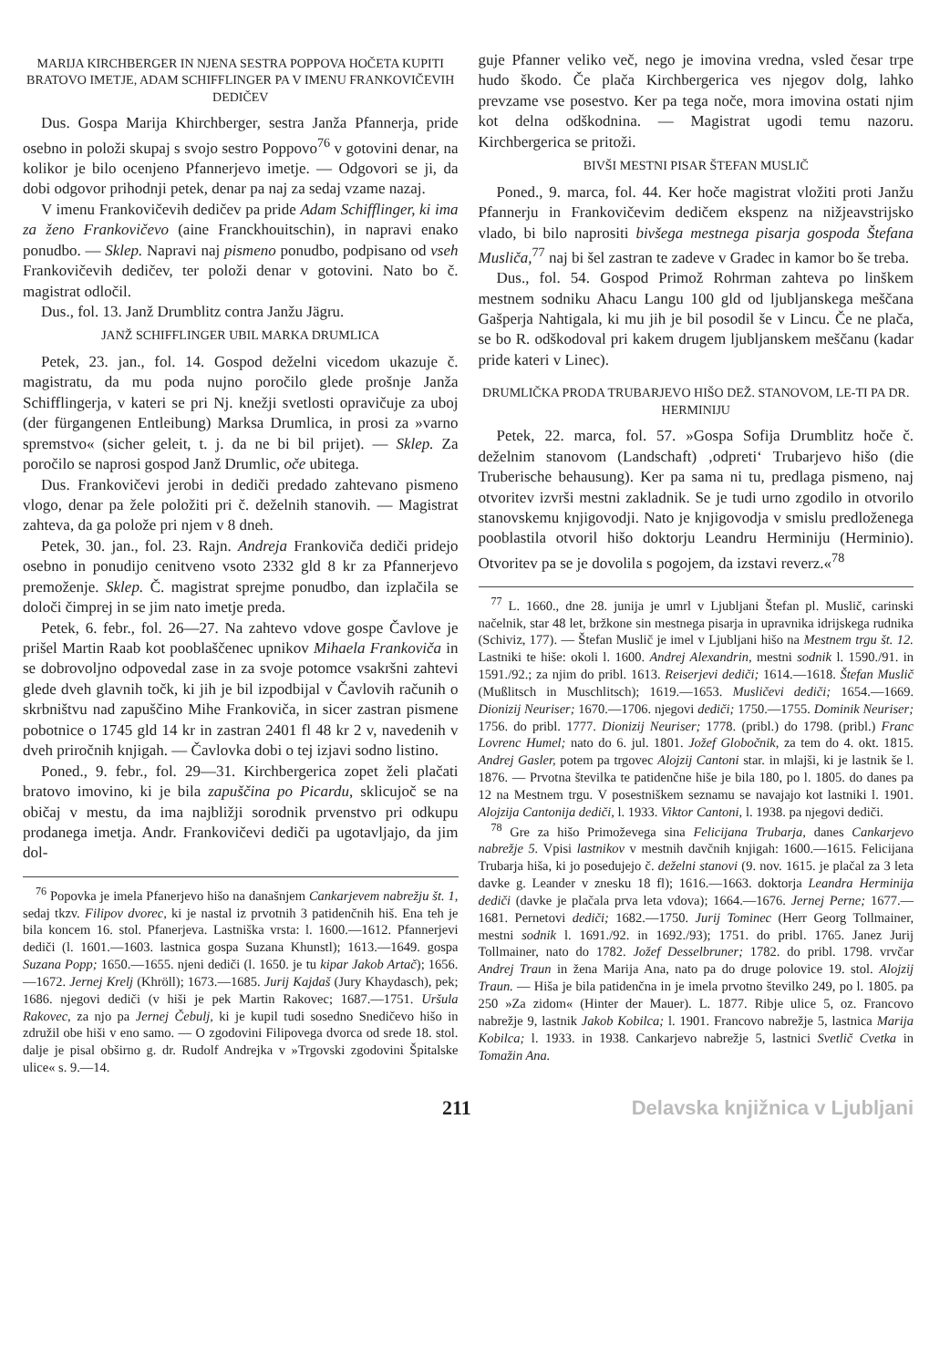MARIJA KIRCHBERGER IN NJENA SESTRA POPPOVA HOČETA KUPITI BRATOVO IMETJE, ADAM SCHIFFLINGER PA V IMENU FRANKOVIČEVIH DEDIČEV
Dus. Gospa Marija Khirchberger, sestra Janža Pfannerja, pride osebno in položi skupaj s svojo sestro Poppovo<sup>76</sup> v gotovini denar, na kolikor je bilo ocenjeno Pfannerjevo imetje. — Odgovori se ji, da dobi odgovor prihodnji petek, denar pa naj za sedaj vzame nazaj.
V imenu Frankovičevih dedičev pa pride Adam Schifflinger, ki ima za ženo Frankovičevo (aine Franckhouitschin), in napravi enako ponudbo. — Sklep. Napravi naj pismeno ponudbo, podpisano od vseh Frankovičevih dedičev, ter položi denar v gotovini. Nato bo č. magistrat odločil.
Dus., fol. 13. Janž Drumblitz contra Janžu Jägru.
JANŽ SCHIFFLINGER UBIL MARKA DRUMLICA
Petek, 23. jan., fol. 14. Gospod deželni vicedom ukazuje č. magistratu, da mu poda nujno poročilo glede prošnje Janža Schifflingerja, v kateri se pri Nj. knežji svetlosti opravičuje za uboj (der fürgangenen Entleibung) Marksa Drumlica, in prosi za »varno spremstvo« (sicher geleit, t. j. da ne bi bil prijet). — Sklep. Za poročilo se naprosi gospod Janž Drumlic, oče ubitega.
Dus. Frankovičevi jerobi in dediči predado zahtevano pismeno vlogo, denar pa žele položiti pri č. deželnih stanovih. — Magistrat zahteva, da ga polože pri njem v 8 dneh.
Petek, 30. jan., fol. 23. Rajn. Andreja Frankoviča dediči pridejo osebno in ponudijo cenitveno vsoto 2332 gld 8 kr za Pfannerjevo premoženje. Sklep. Č. magistrat sprejme ponudbo, dan izplačila se določi čimprej in se jim nato imetje preda.
Petek, 6. febr., fol. 26—27. Na zahtevo vdove gospe Čavlove je prišel Martin Raab kot pooblaščenec upnikov Mihaela Frankoviča in se dobrovoljno odpovedal zase in za svoje potomce vsakršni zahtevi glede dveh glavnih točk, ki jih je bil izpodbijal v Čavlovih računih o skrbništvu nad zapuščino Mihe Frankoviča, in sicer zastran pismene pobotnice o 1745 gld 14 kr in zastran 2401 fl 48 kr 2 v, navedenih v dveh priročnih knjigah. — Čavlovka dobi o tej izjavi sodno listino.
Poned., 9. febr., fol. 29—31. Kirchbergerica zopet želi plačati bratovo imovino, ki je bila zapuščina po Picardu, sklicujoč se na običaj v mestu, da ima najbližji sorodnik prvenstvo pri odkupu prodanega imetja. Andr. Frankovičevi dediči pa ugotavljajo, da jim dol-
<sup>76</sup> Popovka je imela Pfanerjevo hišo na današnjem Cankarjevem nabrežju št. 1, sedaj tkzv. Filipov dvorec, ki je nastal iz prvotnih 3 patidenčnih hiš. Ena teh je bila koncem 16. stol. Pfanerjeva. Lastniška vrsta: l. 1600.—1612. Pfannerjevi dediči (l. 1601.—1603. lastnica gospa Suzana Khunstl); 1613.—1649. gospa Suzana Popp; 1650.—1655. njeni dediči (l. 1650. je tu kipar Jakob Artač); 1656.—1672. Jernej Krelj (Khröll); 1673.—1685. Jurij Kajdaš (Jury Khaydasch), pek; 1686. njegovi dediči (v hiši je pek Martin Rakovec; 1687.—1751. Uršula Rakovec, za njo pa Jernej Čebulj, ki je kupil tudi sosedno Snedičevo hišo in združil obe hiši v eno samo. — O zgodovini Filipovega dvorca od srede 18. stol. dalje je pisal obširno g. dr. Rudolf Andrejka v »Trgovski zgodovini Špitalske ulice« s. 9.—14.
guje Pfanner veliko več, nego je imovina vredna, vsled česar trpe hudo škodo. Če plača Kirchbergerica ves njegov dolg, lahko prevzame vse posestvo. Ker pa tega noče, mora imovina ostati njim kot delna odškodnina. — Magistrat ugodi temu nazoru. Kirchbergerica se pritoži.
BIVŠI MESTNI PISAR ŠTEFAN MUSLIČ
Poned., 9. marca, fol. 44. Ker hoče magistrat vložiti proti Janžu Pfannerju in Frankovičevim dedičem ekspenz na nižjeavstrijsko vlado, bi bilo naprositi bivšega mestnega pisarja gospoda Štefana Musliča,<sup>77</sup> naj bi šel zastran te zadeve v Gradec in kamor bo še treba.
Dus., fol. 54. Gospod Primož Rohrman zahteva po linškem mestnem sodniku Ahacu Langu 100 gld od ljubljanskega meščana Gašperja Nahtigala, ki mu jih je bil posodil še v Lincu. Če ne plača, se bo R. odškodoval pri kakem drugem ljubljanskem meščanu (kadar pride kateri v Linec).
DRUMLIČKA PRODA TRUBARJEVO HIŠO DEŽ. STANOVOM, LE-TI PA DR. HERMINIJU
Petek, 22. marca, fol. 57. »Gospa Sofija Drumblitz hoče č. deželnim stanovom (Landschaft) ‚odpreti‘ Trubarjevo hišo (die Truberische behausung). Ker pa sama ni tu, predlaga pismeno, naj otvoritev izvrši mestni zakladnik. Se je tudi urno zgodilo in otvorilo stanovskemu knjigovodji. Nato je knjigovodja v smislu predloženega pooblastila otvoril hišo doktorju Leandru Herminiju (Herminio). Otvoritev pa se je dovolila s pogojem, da izstavi reverz.«<sup>78</sup>
<sup>77</sup> L. 1660., dne 28. junija je umrl v Ljubljani Štefan pl. Muslič, carinski načelnik, star 48 let, bržkone sin mestnega pisarja in upravnika idrijskega rudnika (Schiviz, 177). — Štefan Muslič je imel v Ljubljani hišo na Mestnem trgu št. 12. Lastniki te hiše: okoli l. 1600. Andrej Alexandrin, mestni sodnik l. 1590./91. in 1591./92.; za njim do pribl. 1613. Reiserjevi dediči; 1614.—1618. Štefan Muslič (Mußlitsch in Muschlitsch); 1619.—1653. Musličevi dediči; 1654.—1669. Dionizij Neuriser; 1670.—1706. njegovi dediči; 1750.—1755. Dominik Neuriser; 1756. do pribl. 1777. Dionizij Neuriser; 1778. (pribl.) do 1798. (pribl.) Franc Lovrenc Humel; nato do 6. jul. 1801. Jožef Globočnik, za tem do 4. okt. 1815. Andrej Gasler, potem pa trgovec Alojzij Cantoni star. in mlajši, ki je lastnik še l. 1876. — Prvotna številka te patidenčne hiše je bila 180, po l. 1805. do danes pa 12 na Mestnem trgu. V posestniškem seznamu se navajajo kot lastniki l. 1901. Alojzija Cantonija dediči, l. 1933. Viktor Cantoni, l. 1938. pa njegovi dediči.
<sup>78</sup> Gre za hišo Primoževega sina Felicijana Trubarja, danes Cankarjevo nabrežje 5. Vpisi lastnikov v mestnih davčnih knjigah: 1600.—1615. Felicijana Trubarja hiša, ki jo posedujejo č. deželni stanovi (9. nov. 1615. je plačal za 3 leta davke g. Leander v znesku 18 fl); 1616.—1663. doktorja Leandra Herminija dediči (davke je plačala prva leta vdova); 1664.—1676. Jernej Perne; 1677.—1681. Pernetovi dediči; 1682.—1750. Jurij Tominec (Herr Georg Tollmainer, mestni sodnik l. 1691./92. in 1692./93); 1751. do pribl. 1765. Janez Jurij Tollmainer, nato do 1782. Jožef Desselbruner; 1782. do pribl. 1798. vrvčar Andrej Traun in žena Marija Ana, nato pa do druge polovice 19. stol. Alojzij Traun. — Hiša je bila patidenčna in je imela prvotno številko 249, po l. 1805. pa 250 »Za zidom« (Hinter der Mauer). L. 1877. Ribje ulice 5, oz. Francovo nabrežje 9, lastnik Jakob Kobilca; l. 1901. Francovo nabrežje 5, lastnica Marija Kobilca; l. 1933. in 1938. Cankarjevo nabrežje 5, lastnici Svetlič Cvetka in Tomažin Ana.
211 Delavska knjižnica v Ljubljani